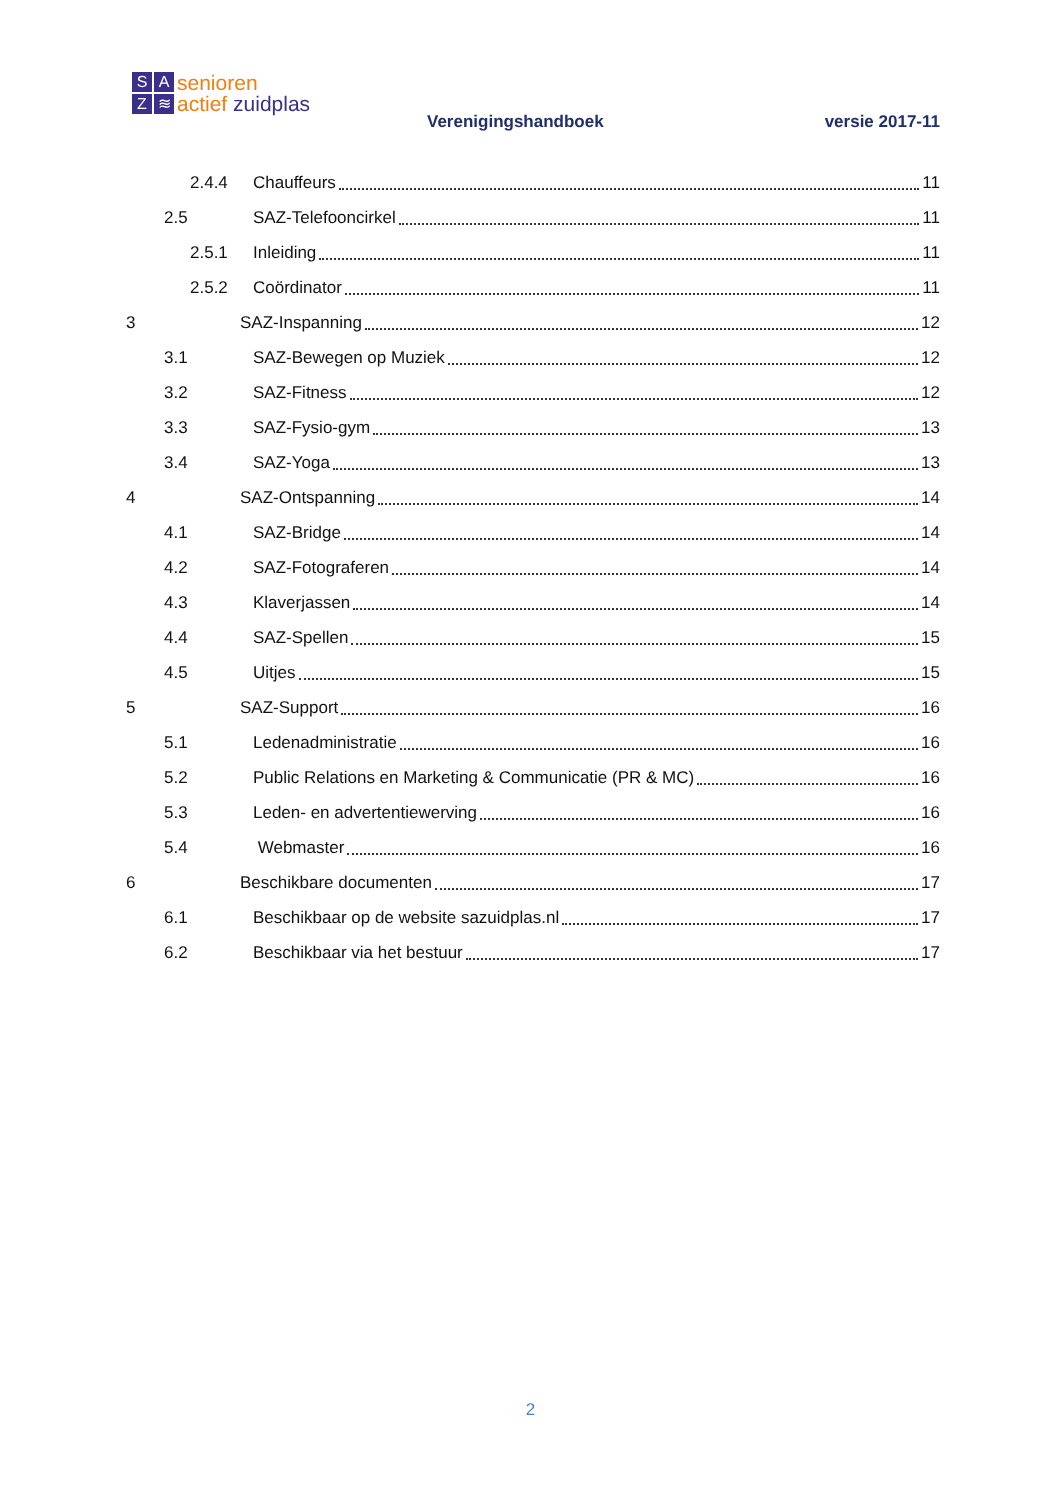SAZ ≋
senioren
actief zuidplas
Verenigingshandboek versie 2017-11
2.4.4 Chauffeurs 11
2.5 SAZ-Telefooncirkel 11
2.5.1 Inleiding 11
2.5.2 Coördinator 11
3 SAZ-Inspanning 12
3.1 SAZ-Bewegen op Muziek 12
3.2 SAZ-Fitness 12
3.3 SAZ-Fysio-gym 13
3.4 SAZ-Yoga 13
4 SAZ-Ontspanning 14
4.1 SAZ-Bridge 14
4.2 SAZ-Fotograferen 14
4.3 Klaverjassen 14
4.4 SAZ-Spellen 15
4.5 Uitjes 15
5 SAZ-Support 16
5.1 Ledenadministratie 16
5.2 Public Relations en Marketing & Communicatie (PR & MC) 16
5.3 Leden- en advertentiewerving 16
5.4 Webmaster 16
6 Beschikbare documenten 17
6.1 Beschikbaar op de website sazuidplas.nl 17
6.2 Beschikbaar via het bestuur 17
2